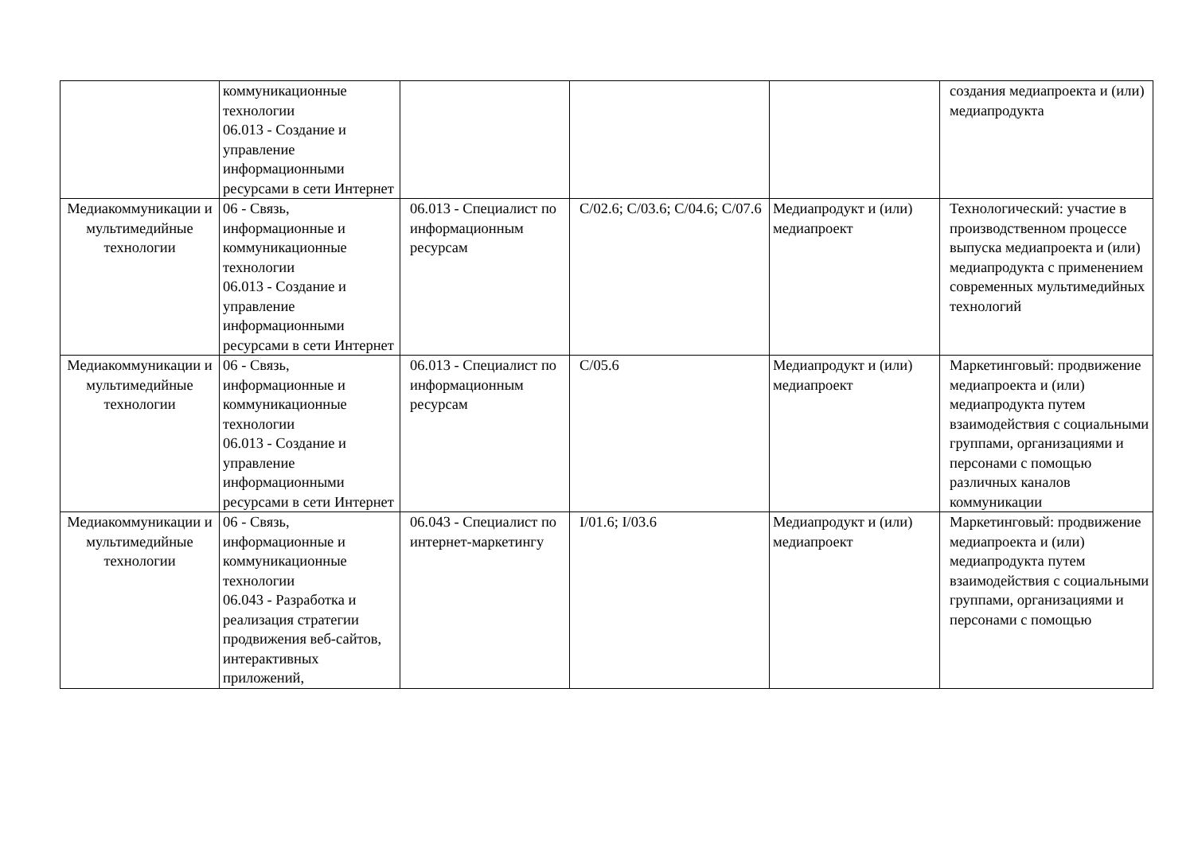| | коммуникационные технологии 06.013 - Создание и управление информационными ресурсами в сети Интернет | | | | создания медиапроекта и (или) медиапродукта |
| Медиакоммуникации и мультимедийные технологии | 06 - Связь, информационные и коммуникационные технологии 06.013 - Создание и управление информационными ресурсами в сети Интернет | 06.013 - Специалист по информационным ресурсам | C/02.6; C/03.6; C/04.6; C/07.6 | Медиапродукт и (или) медиапроект | Технологический: участие в производственном процессе выпуска медиапроекта и (или) медиапродукта с применением современных мультимедийных технологий |
| Медиакоммуникации и мультимедийные технологии | 06 - Связь, информационные и коммуникационные технологии 06.013 - Создание и управление информационными ресурсами в сети Интернет | 06.013 - Специалист по информационным ресурсам | C/05.6 | Медиапродукт и (или) медиапроект | Маркетинговый: продвижение медиапроекта и (или) медиапродукта путем взаимодействия с социальными группами, организациями и персонами с помощью различных каналов коммуникации |
| Медиакоммуникации и мультимедийные технологии | 06 - Связь, информационные и коммуникационные технологии 06.043 - Разработка и реализация стратегии продвижения веб-сайтов, интерактивных приложений, | 06.043 - Специалист по интернет-маркетингу | I/01.6; I/03.6 | Медиапродукт и (или) медиапроект | Маркетинговый: продвижение медиапроекта и (или) медиапродукта путем взаимодействия с социальными группами, организациями и персонами с помощью |